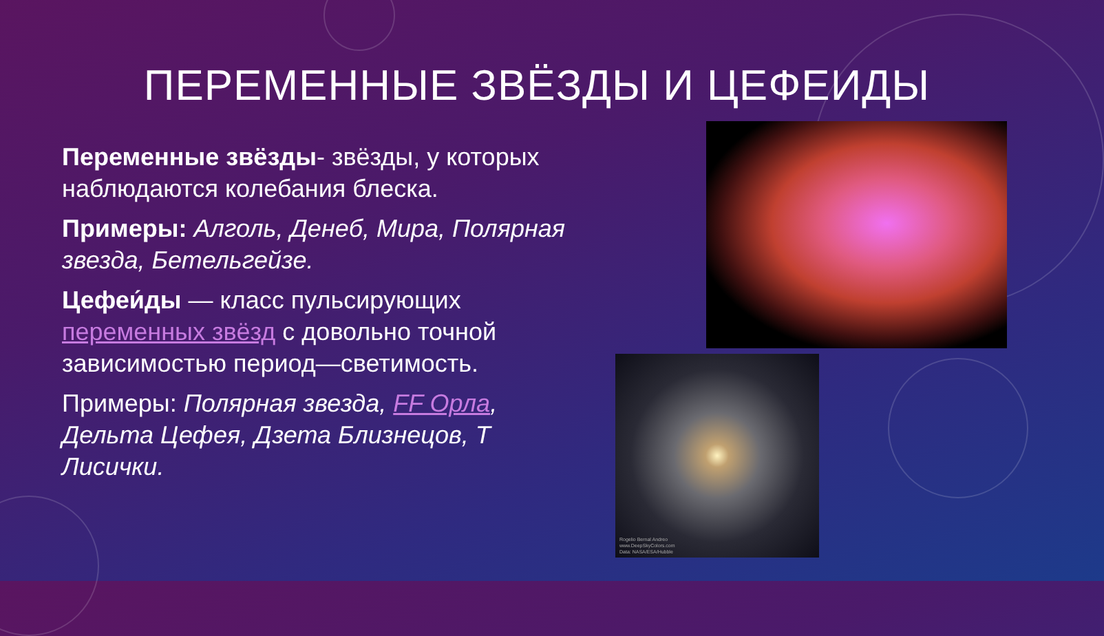ПЕРЕМЕННЫЕ ЗВЁЗДЫ И ЦЕФЕИДЫ
Переменные звёзды- звёзды, у которых наблюдаются колебания блеска.
Примеры: Алголь, Денеб, Мира, Полярная звезда, Бетельгейзе.
Цефеи́ды — класс пульсирующих переменных звёзд с довольно точной зависимостью период—светимость.
Примеры: Полярная звезда, FF Орла, Дельта Цефея, Дзета Близнецов, Т Лисички.
Rogelio Bernal Andreo
www.DeepSkyColors.com
Data: NASA/ESA/Hubble